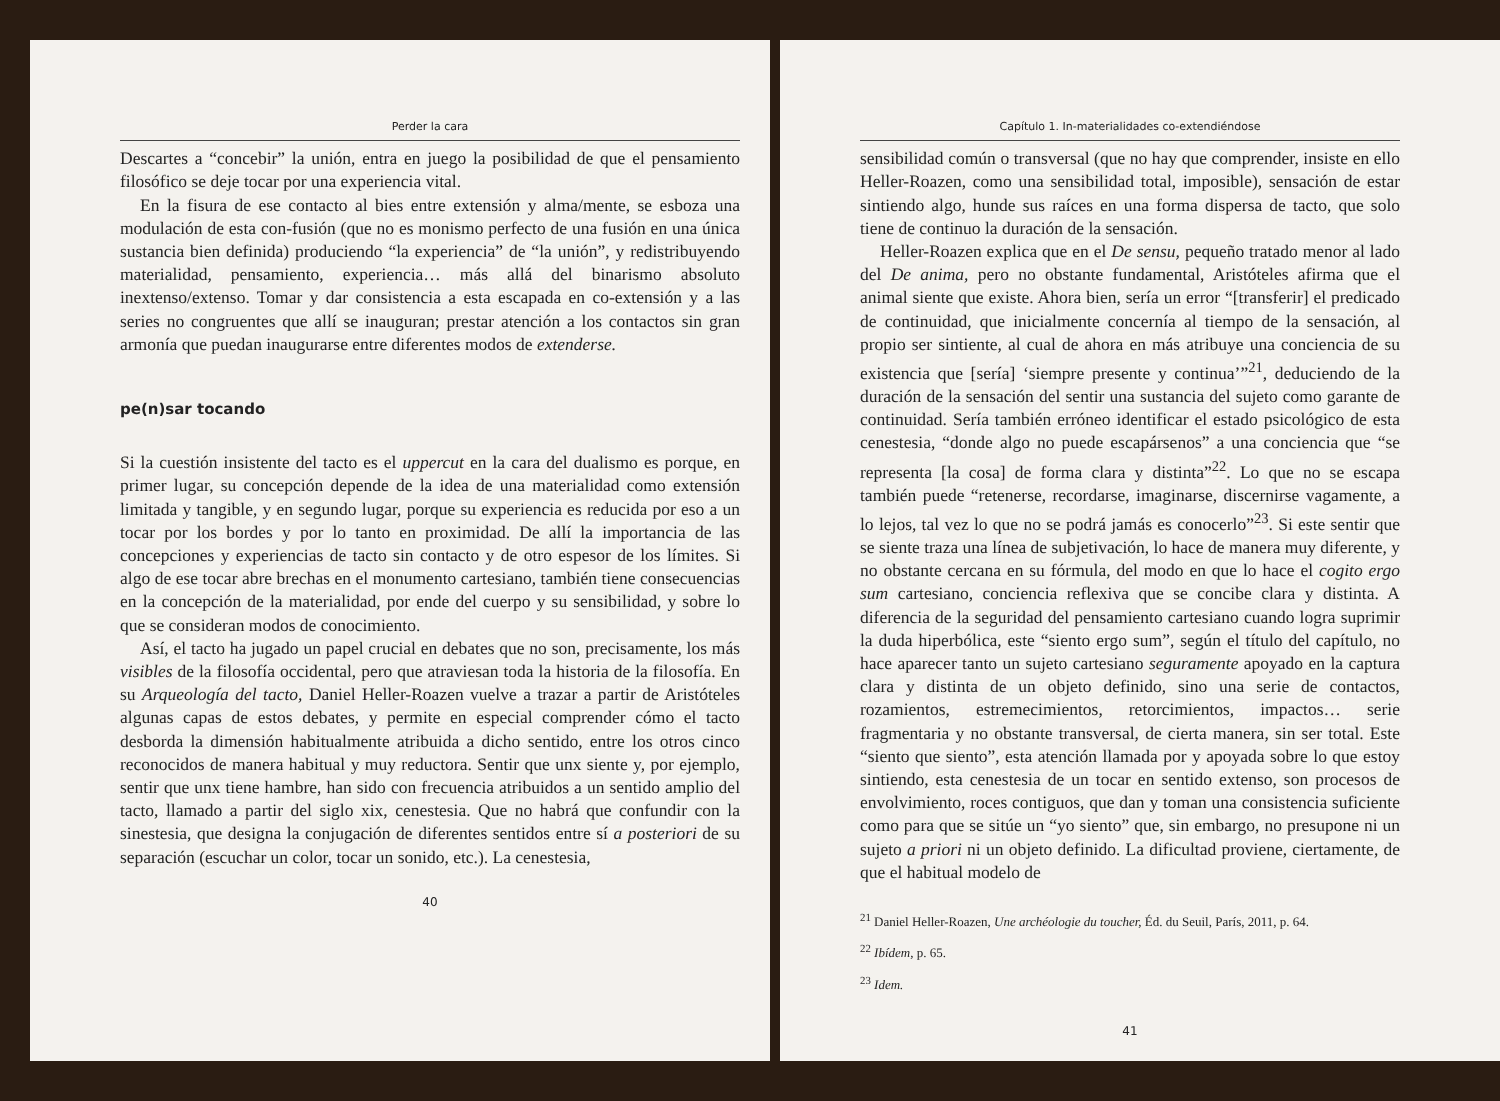Perder la cara
Descartes a “concebir” la unión, entra en juego la posibilidad de que el pensamiento filosófico se deje tocar por una experiencia vital.
En la fisura de ese contacto al bies entre extensión y alma/mente, se esboza una modulación de esta con-fusión (que no es monismo perfecto de una fusión en una única sustancia bien definida) produciendo “la experiencia” de “la unión”, y redistribuyendo materialidad, pensamiento, experiencia… más allá del binarismo absoluto inextenso/extenso. Tomar y dar consistencia a esta escapada en co-extensión y a las series no congruentes que allí se inauguran; prestar atención a los contactos sin gran armonía que puedan inaugurarse entre diferentes modos de extenderse.
pe(n)sar tocando
Si la cuestión insistente del tacto es el uppercut en la cara del dualismo es porque, en primer lugar, su concepción depende de la idea de una materialidad como extensión limitada y tangible, y en segundo lugar, porque su experiencia es reducida por eso a un tocar por los bordes y por lo tanto en proximidad. De allí la importancia de las concepciones y experiencias de tacto sin contacto y de otro espesor de los límites. Si algo de ese tocar abre brechas en el monumento cartesiano, también tiene consecuencias en la concepción de la materialidad, por ende del cuerpo y su sensibilidad, y sobre lo que se consideran modos de conocimiento.
Así, el tacto ha jugado un papel crucial en debates que no son, precisamente, los más visibles de la filosofía occidental, pero que atraviesan toda la historia de la filosofía. En su Arqueología del tacto, Daniel Heller-Roazen vuelve a trazar a partir de Aristóteles algunas capas de estos debates, y permite en especial comprender cómo el tacto desborda la dimensión habitualmente atribuida a dicho sentido, entre los otros cinco reconocidos de manera habitual y muy reductora. Sentir que unx siente y, por ejemplo, sentir que unx tiene hambre, han sido con frecuencia atribuidos a un sentido amplio del tacto, llamado a partir del siglo xix, cenestesia. Que no habrá que confundir con la sinestesia, que designa la conjugación de diferentes sentidos entre sí a posteriori de su separación (escuchar un color, tocar un sonido, etc.). La cenestesia,
40
Capítulo 1. In-materialidades co-extendiéndose
sensibilidad común o transversal (que no hay que comprender, insiste en ello Heller-Roazen, como una sensibilidad total, imposible), sensación de estar sintiendo algo, hunde sus raíces en una forma dispersa de tacto, que solo tiene de continuo la duración de la sensación.
Heller-Roazen explica que en el De sensu, pequeño tratado menor al lado del De anima, pero no obstante fundamental, Aristóteles afirma que el animal siente que existe. Ahora bien, sería un error “[transferir] el predicado de continuidad, que inicialmente concernía al tiempo de la sensación, al propio ser sintiente, al cual de ahora en más atribuye una conciencia de su existencia que [sería] ‘siempre presente y continua’”<sup>21</sup>, deduciendo de la duración de la sensación del sentir una sustancia del sujeto como garante de continuidad. Sería también erróneo identificar el estado psicológico de esta cenestesia, “donde algo no puede escapársenos” a una conciencia que “se representa [la cosa] de forma clara y distinta”<sup>22</sup>. Lo que no se escapa también puede “retenerse, recordarse, imaginarse, discernirse vagamente, a lo lejos, tal vez lo que no se podrá jamás es conocerlo”<sup>23</sup>. Si este sentir que se siente traza una línea de subjetivación, lo hace de manera muy diferente, y no obstante cercana en su fórmula, del modo en que lo hace el cogito ergo sum cartesiano, conciencia reflexiva que se concibe clara y distinta. A diferencia de la seguridad del pensamiento cartesiano cuando logra suprimir la duda hiperbólica, este “siento ergo sum”, según el título del capítulo, no hace aparecer tanto un sujeto cartesiano seguramente apoyado en la captura clara y distinta de un objeto definido, sino una serie de contactos, rozamientos, estremecimientos, retorcimientos, impactos… serie fragmentaria y no obstante transversal, de cierta manera, sin ser total. Este “siento que siento”, esta atención llamada por y apoyada sobre lo que estoy sintiendo, esta cenestesia de un tocar en sentido extenso, son procesos de envolvimiento, roces contiguos, que dan y toman una consistencia suficiente como para que se sitúe un “yo siento” que, sin embargo, no presupone ni un sujeto a priori ni un objeto definido. La dificultad proviene, ciertamente, de que el habitual modelo de
<sup>21</sup> Daniel Heller-Roazen, Une archéologie du toucher, Éd. du Seuil, París, 2011, p. 64.
<sup>22</sup> Ibídem, p. 65.
<sup>23</sup> Idem.
41